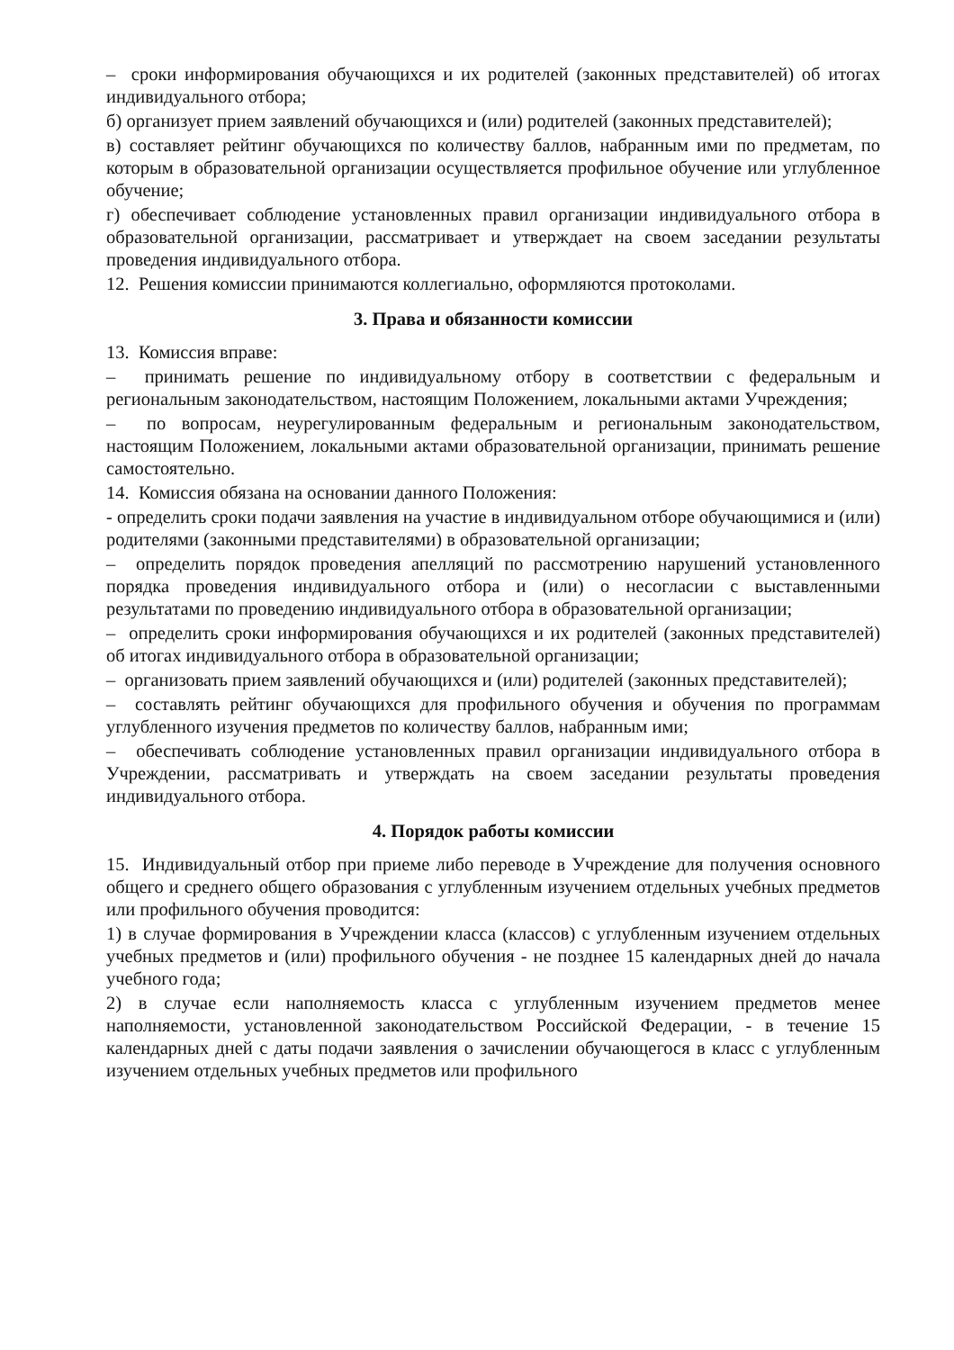– сроки информирования обучающихся и их родителей (законных представителей) об итогах индивидуального отбора;
б) организует прием заявлений обучающихся и (или) родителей (законных представителей);
в) составляет рейтинг обучающихся по количеству баллов, набранным ими по предметам, по которым в образовательной организации осуществляется профильное обучение или углубленное обучение;
г) обеспечивает соблюдение установленных правил организации индивидуального отбора в образовательной организации, рассматривает и утверждает на своем заседании результаты проведения индивидуального отбора.
12. Решения комиссии принимаются коллегиально, оформляются протоколами.
3. Права и обязанности комиссии
13. Комиссия вправе:
– принимать решение по индивидуальному отбору в соответствии с федеральным и региональным законодательством, настоящим Положением, локальными актами Учреждения;
– по вопросам, неурегулированным федеральным и региональным законодательством, настоящим Положением, локальными актами образовательной организации, принимать решение самостоятельно.
14. Комиссия обязана на основании данного Положения:
- определить сроки подачи заявления на участие в индивидуальном отборе обучающимися и (или) родителями (законными представителями) в образовательной организации;
– определить порядок проведения апелляций по рассмотрению нарушений установленного порядка проведения индивидуального отбора и (или) о несогласии с выставленными результатами по проведению индивидуального отбора в образовательной организации;
– определить сроки информирования обучающихся и их родителей (законных представителей) об итогах индивидуального отбора в образовательной организации;
– организовать прием заявлений обучающихся и (или) родителей (законных представителей);
– составлять рейтинг обучающихся для профильного обучения и обучения по программам углубленного изучения предметов по количеству баллов, набранным ими;
– обеспечивать соблюдение установленных правил организации индивидуального отбора в Учреждении, рассматривать и утверждать на своем заседании результаты проведения индивидуального отбора.
4. Порядок работы комиссии
15. Индивидуальный отбор при приеме либо переводе в Учреждение для получения основного общего и среднего общего образования с углубленным изучением отдельных учебных предметов или профильного обучения проводится:
1) в случае формирования в Учреждении класса (классов) с углубленным изучением отдельных учебных предметов и (или) профильного обучения - не позднее 15 календарных дней до начала учебного года;
2) в случае если наполняемость класса с углубленным изучением предметов менее наполняемости, установленной законодательством Российской Федерации, - в течение 15 календарных дней с даты подачи заявления о зачислении обучающегося в класс с углубленным изучением отдельных учебных предметов или профильного